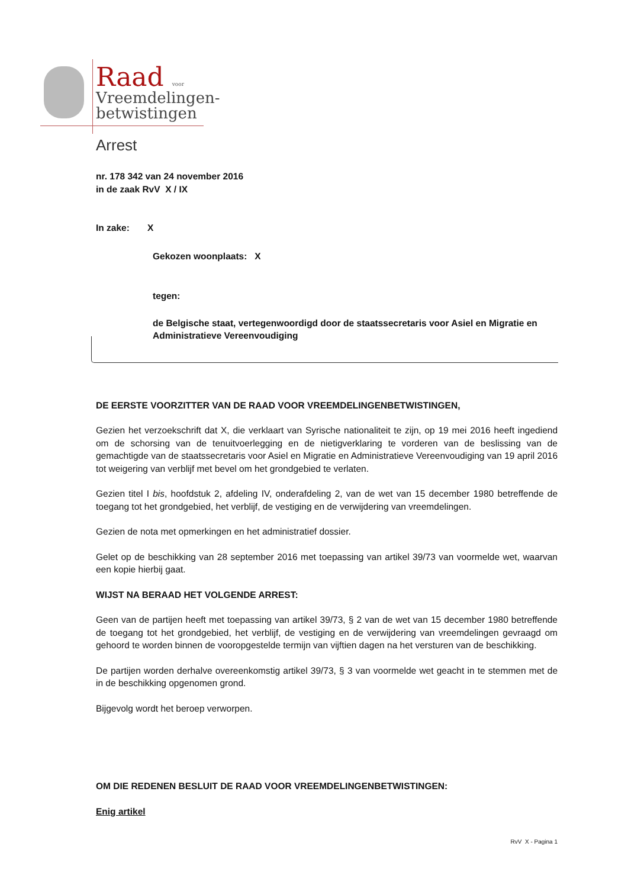Raad voor
Vreemdelingen-
betwistingen
Arrest
nr. 178 342 van 24 november 2016
in de zaak RvV X / IX
In zake: X
Gekozen woonplaats: X
tegen:
de Belgische staat, vertegenwoordigd door de staatssecretaris voor Asiel en Migratie en Administratieve Vereenvoudiging
DE EERSTE VOORZITTER VAN DE RAAD VOOR VREEMDELINGENBETWISTINGEN,
Gezien het verzoekschrift dat X, die verklaart van Syrische nationaliteit te zijn, op 19 mei 2016 heeft ingediend om de schorsing van de tenuitvoerlegging en de nietigverklaring te vorderen van de beslissing van de gemachtigde van de staatssecretaris voor Asiel en Migratie en Administratieve Vereenvoudiging van 19 april 2016 tot weigering van verblijf met bevel om het grondgebied te verlaten.
Gezien titel I bis, hoofdstuk 2, afdeling IV, onderafdeling 2, van de wet van 15 december 1980 betreffende de toegang tot het grondgebied, het verblijf, de vestiging en de verwijdering van vreemdelingen.
Gezien de nota met opmerkingen en het administratief dossier.
Gelet op de beschikking van 28 september 2016 met toepassing van artikel 39/73 van voormelde wet, waarvan een kopie hierbij gaat.
WIJST NA BERAAD HET VOLGENDE ARREST:
Geen van de partijen heeft met toepassing van artikel 39/73, § 2 van de wet van 15 december 1980 betreffende de toegang tot het grondgebied, het verblijf, de vestiging en de verwijdering van vreemdelingen gevraagd om gehoord te worden binnen de vooropgestelde termijn van vijftien dagen na het versturen van de beschikking.
De partijen worden derhalve overeenkomstig artikel 39/73, § 3 van voormelde wet geacht in te stemmen met de in de beschikking opgenomen grond.
Bijgevolg wordt het beroep verworpen.
OM DIE REDENEN BESLUIT DE RAAD VOOR VREEMDELINGENBETWISTINGEN:
Enig artikel
RvV X - Pagina 1